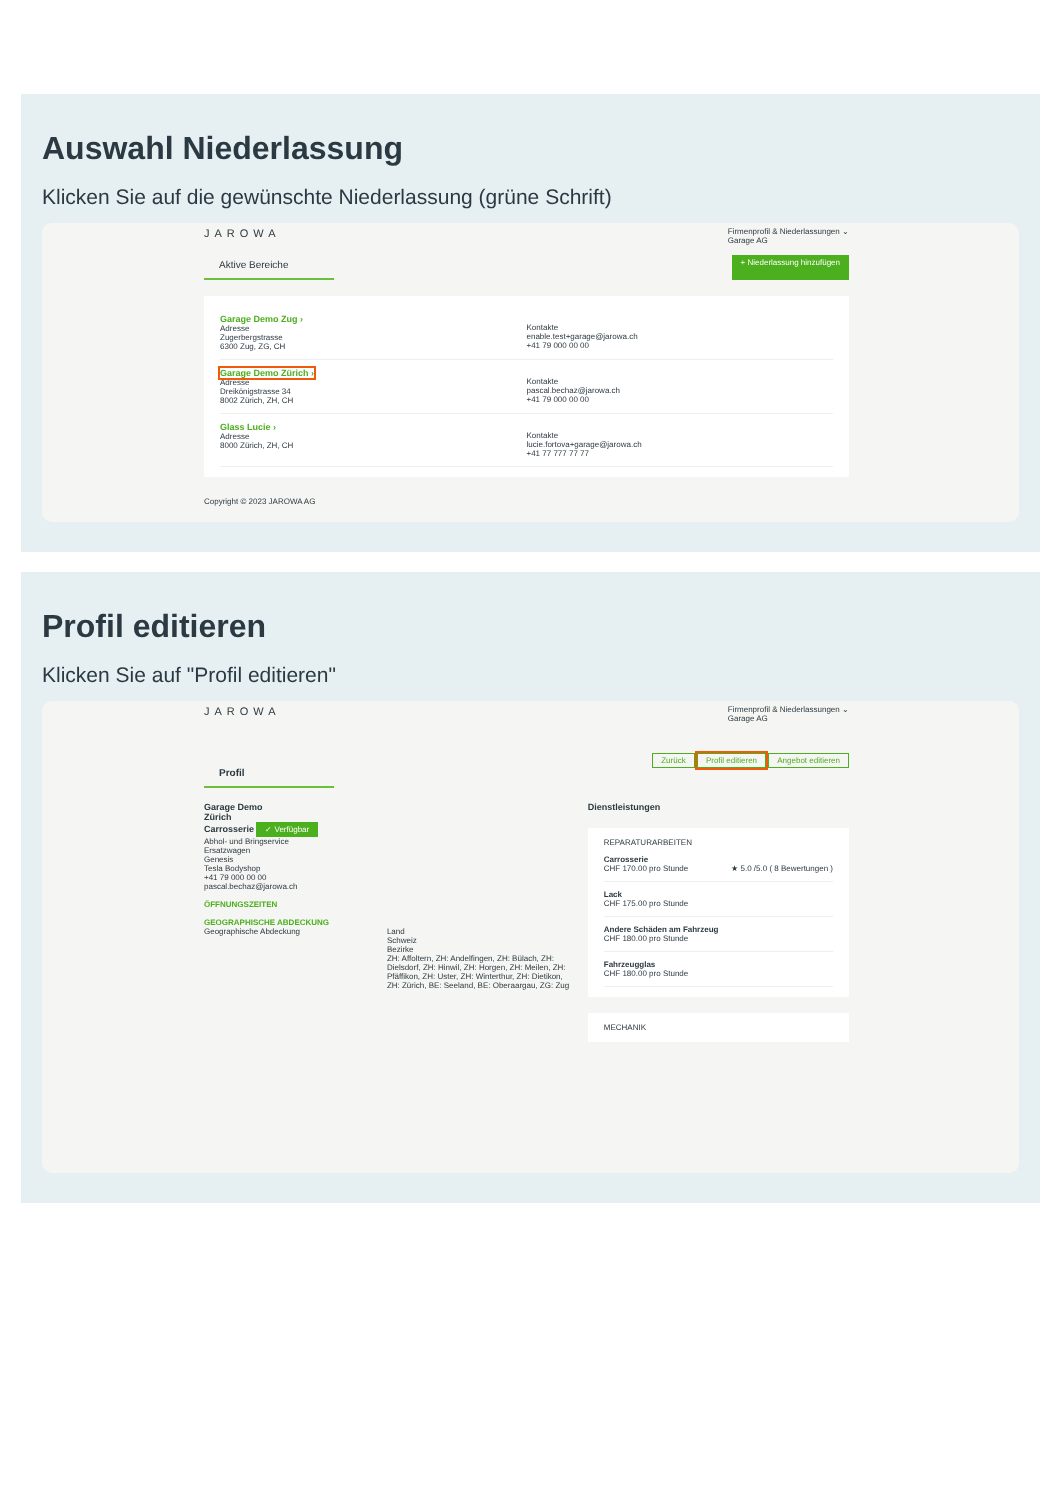Auswahl Niederlassung
Klicken Sie auf die gewünschte Niederlassung (grüne Schrift)
JAROWA Firmenprofil & Niederlassungen ⌄
Garage AG
Aktive Bereiche
+ Niederlassung hinzufügen
Garage Demo Zug ›
Adresse
Zugerbergstrasse
6300 Zug, ZG, CH
Kontakte
enable.test+garage@jarowa.ch
+41 79 000 00 00
Garage Demo Zürich ›
Adresse
Dreikönigstrasse 34
8002 Zürich, ZH, CH
Kontakte
pascal.bechaz@jarowa.ch
+41 79 000 00 00
Glass Lucie ›
Adresse
8000 Zürich, ZH, CH
Kontakte
lucie.fortova+garage@jarowa.ch
+41 77 777 77 77
Copyright © 2023 JAROWA AG
Profil editieren
Klicken Sie auf "Profil editieren"
JAROWA Firmenprofil & Niederlassungen ⌄
Garage AG
Profil
Zurück Profil editieren Angebot editieren
Garage Demo
Zürich
Carrosserie ✓ Verfügbar
Abhol- und Bringservice
Ersatzwagen
Genesis
Tesla Bodyshop
+41 79 000 00 00
pascal.bechaz@jarowa.ch
ÖFFNUNGSZEITEN
GEOGRAPHISCHE ABDECKUNG
Geographische Abdeckung Land
Schweiz
Bezirke
ZH: Affoltern, ZH: Andelfingen, ZH: Bülach, ZH: Dielsdorf, ZH: Hinwil, ZH: Horgen, ZH: Meilen, ZH: Pfäffikon, ZH: Uster, ZH: Winterthur, ZH: Dietikon, ZH: Zürich, BE: Seeland, BE: Oberaargau, ZG: Zug
Dienstleistungen
REPARATURARBEITEN
Carrosserie
CHF 170.00 pro Stunde ★ 5.0 /5.0 ( 8 Bewertungen )
Lack
CHF 175.00 pro Stunde
Andere Schäden am Fahrzeug
CHF 180.00 pro Stunde
Fahrzeugglas
CHF 180.00 pro Stunde
MECHANIK